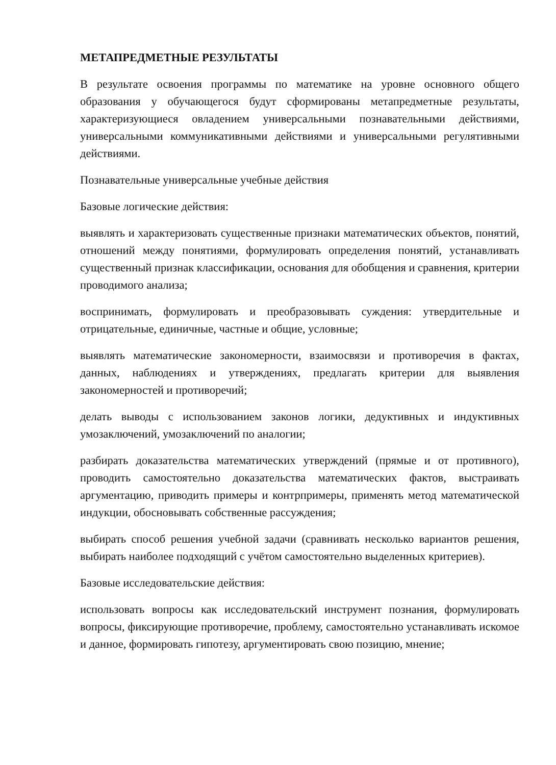МЕТАПРЕДМЕТНЫЕ РЕЗУЛЬТАТЫ
В результате освоения программы по математике на уровне основного общего образования у обучающегося будут сформированы метапредметные результаты, характеризующиеся овладением универсальными познавательными действиями, универсальными коммуникативными действиями и универсальными регулятивными действиями.
Познавательные универсальные учебные действия
Базовые логические действия:
выявлять и характеризовать существенные признаки математических объектов, понятий, отношений между понятиями, формулировать определения понятий, устанавливать существенный признак классификации, основания для обобщения и сравнения, критерии проводимого анализа;
воспринимать, формулировать и преобразовывать суждения: утвердительные и отрицательные, единичные, частные и общие, условные;
выявлять математические закономерности, взаимосвязи и противоречия в фактах, данных, наблюдениях и утверждениях, предлагать критерии для выявления закономерностей и противоречий;
делать выводы с использованием законов логики, дедуктивных и индуктивных умозаключений, умозаключений по аналогии;
разбирать доказательства математических утверждений (прямые и от противного), проводить самостоятельно доказательства математических фактов, выстраивать аргументацию, приводить примеры и контрпримеры, применять метод математической индукции, обосновывать собственные рассуждения;
выбирать способ решения учебной задачи (сравнивать несколько вариантов решения, выбирать наиболее подходящий с учётом самостоятельно выделенных критериев).
Базовые исследовательские действия:
использовать вопросы как исследовательский инструмент познания, формулировать вопросы, фиксирующие противоречие, проблему, самостоятельно устанавливать искомое и данное, формировать гипотезу, аргументировать свою позицию, мнение;